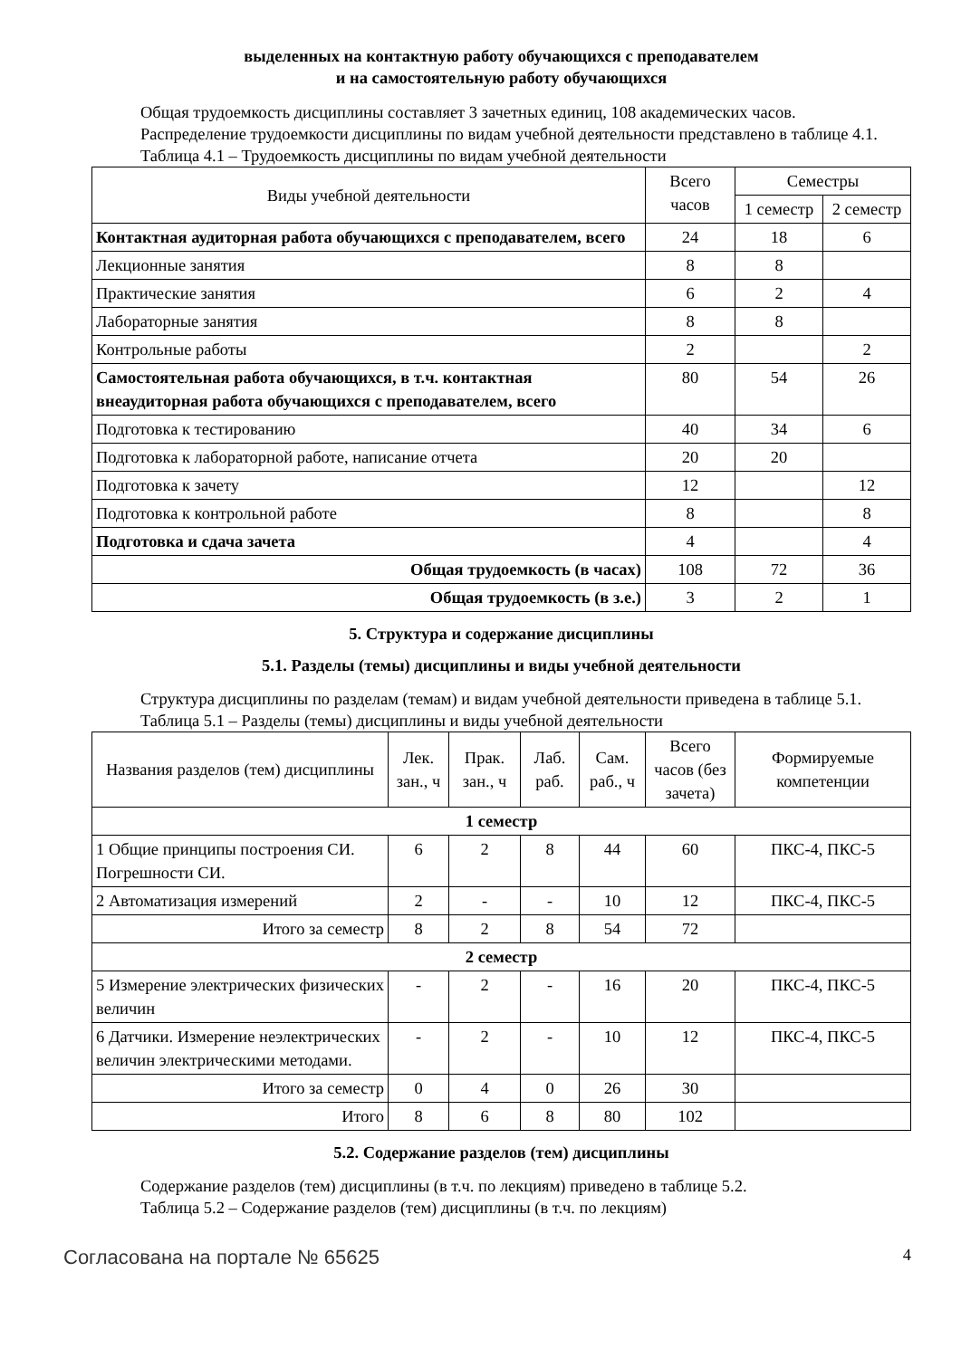выделенных на контактную работу обучающихся с преподавателем
и на самостоятельную работу обучающихся
Общая трудоемкость дисциплины составляет 3 зачетных единиц, 108 академических часов.
Распределение трудоемкости дисциплины по видам учебной деятельности представлено в таблице 4.1.
Таблица 4.1 – Трудоемкость дисциплины по видам учебной деятельности
| Виды учебной деятельности | Всего часов | Семестры | |
| --- | --- | --- | --- |
| | | 1 семестр | 2 семестр |
| Контактная аудиторная работа обучающихся с преподавателем, всего | 24 | 18 | 6 |
| Лекционные занятия | 8 | 8 | |
| Практические занятия | 6 | 2 | 4 |
| Лабораторные занятия | 8 | 8 | |
| Контрольные работы | 2 | | 2 |
| Самостоятельная работа обучающихся, в т.ч. контактная внеаудиторная работа обучающихся с преподавателем, всего | 80 | 54 | 26 |
| Подготовка к тестированию | 40 | 34 | 6 |
| Подготовка к лабораторной работе, написание отчета | 20 | 20 | |
| Подготовка к зачету | 12 | | 12 |
| Подготовка к контрольной работе | 8 | | 8 |
| Подготовка и сдача зачета | 4 | | 4 |
| Общая трудоемкость (в часах) | 108 | 72 | 36 |
| Общая трудоемкость (в з.е.) | 3 | 2 | 1 |
5. Структура и содержание дисциплины
5.1. Разделы (темы) дисциплины и виды учебной деятельности
Структура дисциплины по разделам (темам) и видам учебной деятельности приведена в таблице 5.1.
Таблица 5.1 – Разделы (темы) дисциплины и виды учебной деятельности
| Названия разделов (тем) дисциплины | Лек. зан., ч | Прак. зан., ч | Лаб. раб. | Сам. раб., ч | Всего часов (без зачета) | Формируемые компетенции |
| --- | --- | --- | --- | --- | --- | --- |
| 1 семестр | | | | | | |
| 1 Общие принципы построения СИ. Погрешности СИ. | 6 | 2 | 8 | 44 | 60 | ПКС-4, ПКС-5 |
| 2 Автоматизация измерений | 2 | - | - | 10 | 12 | ПКС-4, ПКС-5 |
| Итого за семестр | 8 | 2 | 8 | 54 | 72 | |
| 2 семестр | | | | | | |
| 5 Измерение электрических физических величин | - | 2 | - | 16 | 20 | ПКС-4, ПКС-5 |
| 6 Датчики. Измерение неэлектрических величин электрическими методами. | - | 2 | - | 10 | 12 | ПКС-4, ПКС-5 |
| Итого за семестр | 0 | 4 | 0 | 26 | 30 | |
| Итого | 8 | 6 | 8 | 80 | 102 | |
5.2. Содержание разделов (тем) дисциплины
Содержание разделов (тем) дисциплины (в т.ч. по лекциям) приведено в таблице 5.2.
Таблица 5.2 – Содержание разделов (тем) дисциплины (в т.ч. по лекциям)
Согласована на портале № 65625 4